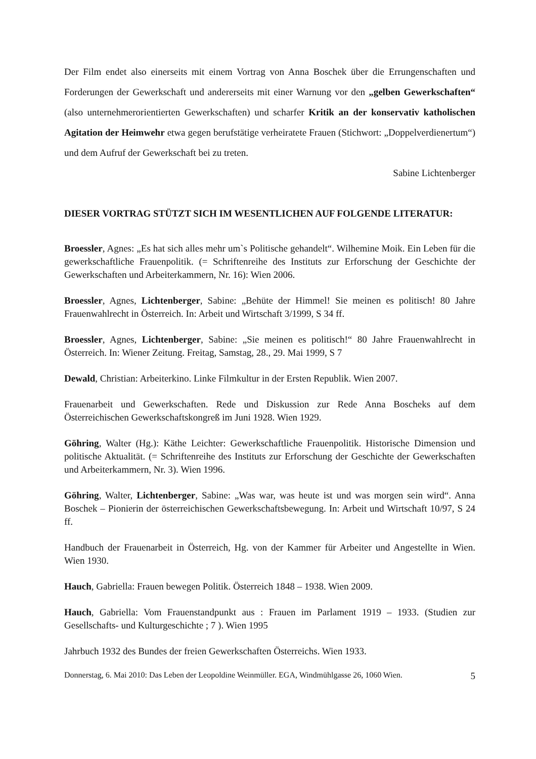Der Film endet also einerseits mit einem Vortrag von Anna Boschek über die Errungenschaften und Forderungen der Gewerkschaft und andererseits mit einer Warnung vor den „gelben Gewerkschaften“ (also unternehmerorientierten Gewerkschaften) und scharfer Kritik an der konservativ katholischen Agitation der Heimwehr etwa gegen berufstätige verheiratete Frauen (Stichwort: „Doppelverdienertum“) und dem Aufruf der Gewerkschaft bei zu treten.
Sabine Lichtenberger
DIESER VORTRAG STÜTZT SICH IM WESENTLICHEN AUF FOLGENDE LITERATUR:
Broessler, Agnes: „Es hat sich alles mehr um`s Politische gehandelt“. Wilhemine Moik. Ein Leben für die gewerkschaftliche Frauenpolitik. (= Schriftenreihe des Instituts zur Erforschung der Geschichte der Gewerkschaften und Arbeiterkammern, Nr. 16): Wien 2006.
Broessler, Agnes, Lichtenberger, Sabine: „Behüte der Himmel! Sie meinen es politisch! 80 Jahre Frauenwahlrecht in Österreich. In: Arbeit und Wirtschaft 3/1999, S 34 ff.
Broessler, Agnes, Lichtenberger, Sabine: „Sie meinen es politisch!“ 80 Jahre Frauenwahlrecht in Österreich. In: Wiener Zeitung. Freitag, Samstag, 28., 29. Mai 1999, S 7
Dewald, Christian: Arbeiterkino. Linke Filmkultur in der Ersten Republik. Wien 2007.
Frauenarbeit und Gewerkschaften. Rede und Diskussion zur Rede Anna Boscheks auf dem Österreichischen Gewerkschaftskongreß im Juni 1928. Wien 1929.
Göhring, Walter (Hg.): Käthe Leichter: Gewerkschaftliche Frauenpolitik. Historische Dimension und politische Aktualität. (= Schriftenreihe des Instituts zur Erforschung der Geschichte der Gewerkschaften und Arbeiterkammern, Nr. 3). Wien 1996.
Göhring, Walter, Lichtenberger, Sabine: „Was war, was heute ist und was morgen sein wird“. Anna Boschek – Pionierin der österreichischen Gewerkschaftsbewegung. In: Arbeit und Wirtschaft 10/97, S 24 ff.
Handbuch der Frauenarbeit in Österreich, Hg. von der Kammer für Arbeiter und Angestellte in Wien. Wien 1930.
Hauch, Gabriella: Frauen bewegen Politik. Österreich 1848 – 1938. Wien 2009.
Hauch, Gabriella: Vom Frauenstandpunkt aus : Frauen im Parlament 1919 – 1933. (Studien zur Gesellschafts- und Kulturgeschichte ; 7 ). Wien 1995
Jahrbuch 1932 des Bundes der freien Gewerkschaften Österreichs. Wien 1933.
Donnerstag, 6. Mai 2010: Das Leben der Leopoldine Weinmüller. EGA, Windmühlgasse 26, 1060 Wien. 5